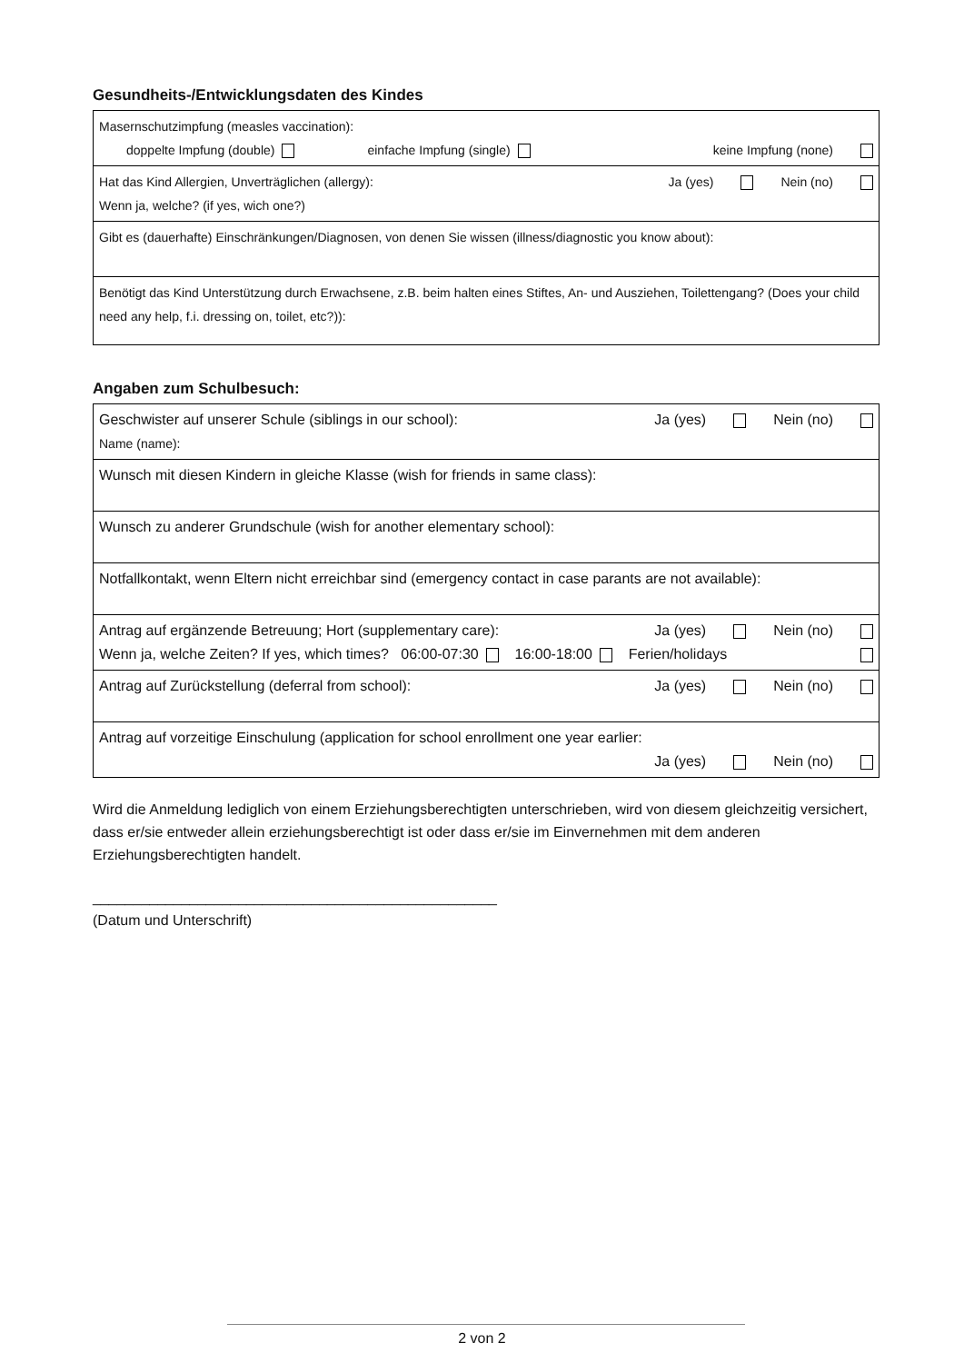Gesundheits-/Entwicklungsdaten des Kindes
| Masernschutzimpfung (measles vaccination): doppelte Impfung (double) einfache Impfung (single) keine Impfung (none) |
| Ja (yes) Nein (no) Hat das Kind Allergien, Unverträglichen (allergy): Wenn ja, welche? (if yes, wich one?) |
| Gibt es (dauerhafte) Einschränkungen/Diagnosen, von denen Sie wissen (illness/diagnostic you know about): |
| Benötigt das Kind Unterstützung durch Erwachsene, z.B. beim halten eines Stiftes, An- und Ausziehen, Toilettengang? (Does your child need any help, f.i. dressing on, toilet, etc?)): |
Angaben zum Schulbesuch:
| Ja (yes) Nein (no) Geschwister auf unserer Schule (siblings in our school): Name (name): |
| Wunsch mit diesen Kindern in gleiche Klasse (wish for friends in same class): |
| Wunsch zu anderer Grundschule (wish for another elementary school): |
| Notfallkontakt, wenn Eltern nicht erreichbar sind (emergency contact in case parants are not available): |
| Ja (yes) Nein (no) Antrag auf ergänzende Betreuung; Hort (supplementary care): Wenn ja, welche Zeiten? If yes, which times? 06:00-07:30 16:00-18:00 Ferien/holidays |
| Ja (yes) Nein (no) Antrag auf Zurückstellung (deferral from school): |
| Antrag auf vorzeitige Einschulung (application for school enrollment one year earlier: Ja (yes) Nein (no) |
Wird die Anmeldung lediglich von einem Erziehungsberechtigten unterschrieben, wird von diesem gleichzeitig versichert, dass er/sie entweder allein erziehungsberechtigt ist oder dass er/sie im Einvernehmen mit dem anderen Erziehungsberechtigten handelt.
__________________________________________________
(Datum und Unterschrift)
2 von 2